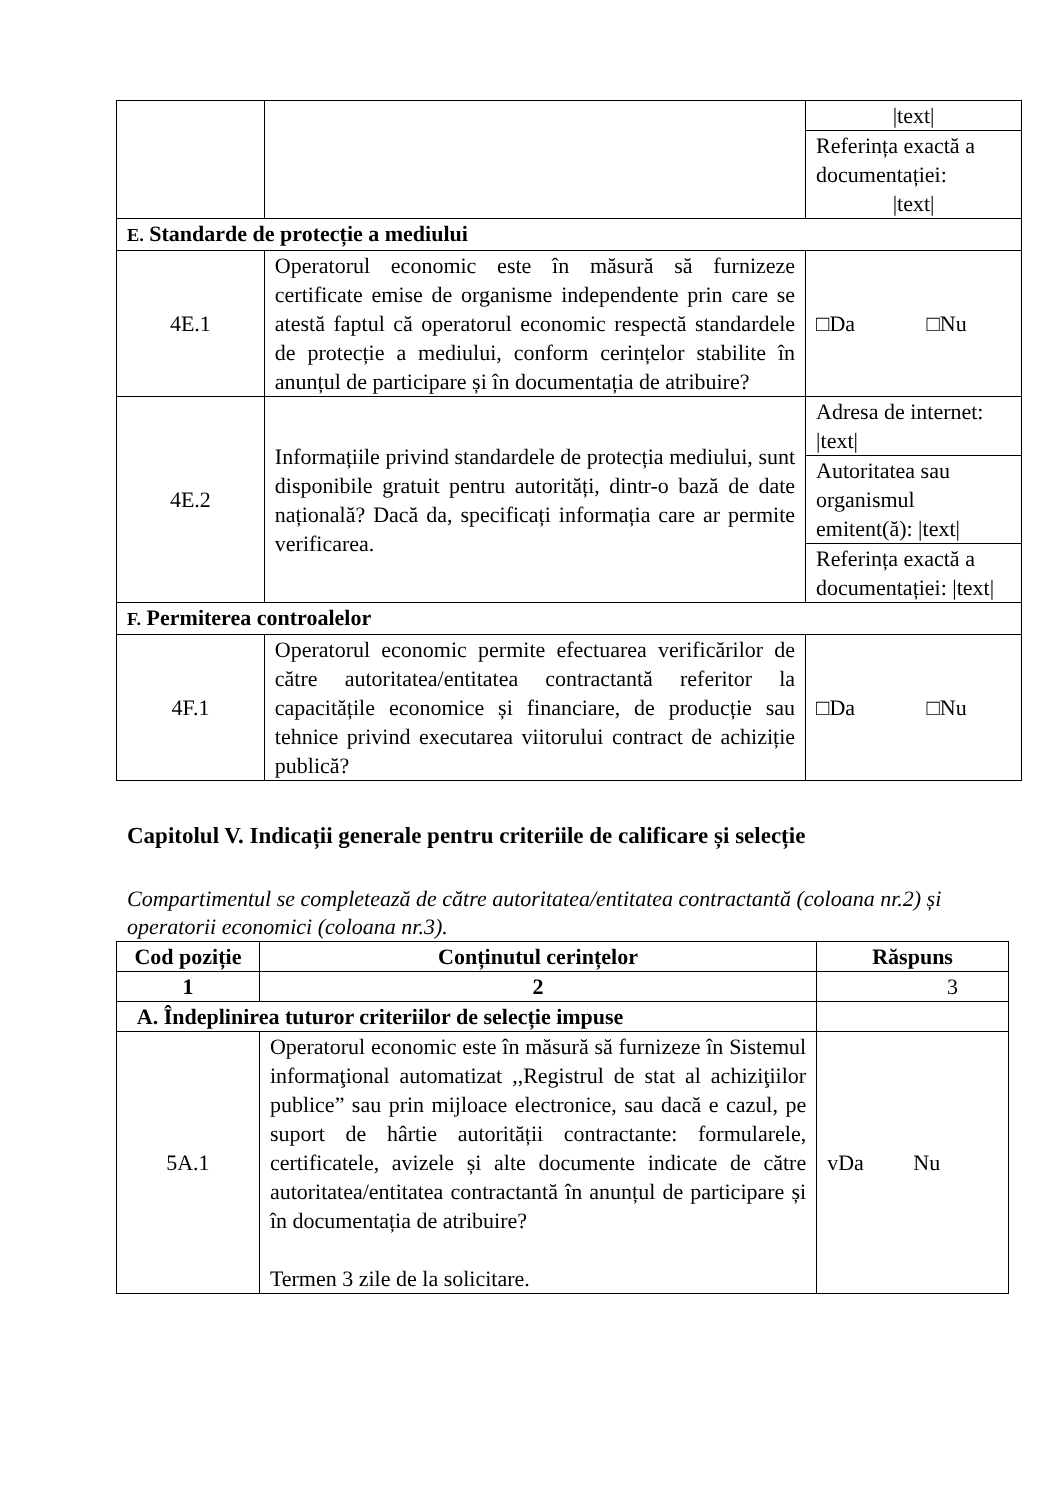| | | /text/ |
| | | Referința exactă a documentației: /text/ |
| E. Standarde de protecție a mediului | | |
| 4E.1 | Operatorul economic este în măsură să furnizeze certificate emise de organisme independente prin care se atestă faptul că operatorul economic respectă standardele de protecție a mediului, conform cerințelor stabilite în anunțul de participare și în documentația de atribuire? | □Da □Nu |
| 4E.2 | Informațiile privind standardele de protecția mediului, sunt disponibile gratuit pentru autorități, dintr-o bază de date națională? Dacă da, specificați informația care ar permite verificarea. | Adresa de internet: /text/ |
| | | Autoritatea sau organismul emitent(ă): /text/ |
| | | Referința exactă a documentației: /text/ |
| F. Permiterea controalelor | | |
| 4F.1 | Operatorul economic permite efectuarea verificărilor de către autoritatea/entitatea contractantă referitor la capacitățile economice și financiare, de producție sau tehnice privind executarea viitorului contract de achiziție publică? | □Da □Nu |
Capitolul V. Indicații generale pentru criteriile de calificare și selecție
Compartimentul se completează de către autoritatea/entitatea contractantă (coloana nr.2) și operatorii economici (coloana nr.3).
| Cod poziție | Conținutul cerințelor | Răspuns |
| --- | --- | --- |
| 1 | 2 | 3 |
| A. Îndeplinirea tuturor criteriilor de selecție impuse | | |
| 5A.1 | Operatorul economic este în măsură să furnizeze în Sistemul informaţional automatizat ,,Registrul de stat al achiziţiilor publice” sau prin mijloace electronice, sau dacă e cazul, pe suport de hârtie autorității contractante: formularele, certificatele, avizele și alte documente indicate de către autoritatea/entitatea contractantă în anunțul de participare și în documentația de atribuire? Termen 3 zile de la solicitare. | vDa Nu |